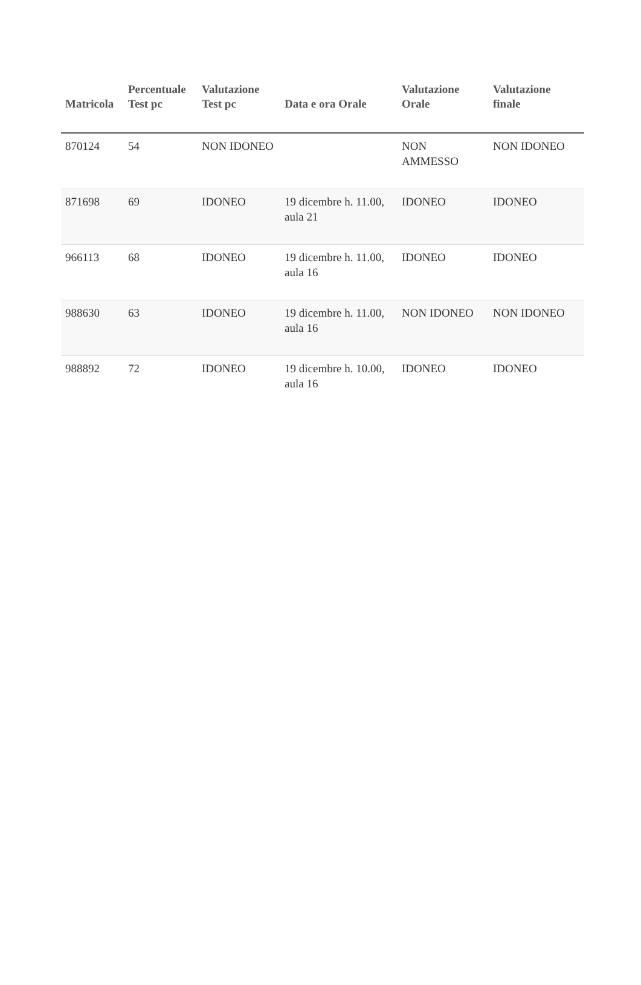| Matricola | Percentuale Test pc | Valutazione Test pc | Data e ora Orale | Valutazione Orale | Valutazione finale |
| --- | --- | --- | --- | --- | --- |
| 870124 | 54 | NON IDONEO | | NON AMMESSO | NON IDONEO |
| 871698 | 69 | IDONEO | 19 dicembre h. 11.00, aula 21 | IDONEO | IDONEO |
| 966113 | 68 | IDONEO | 19 dicembre h. 11.00, aula 16 | IDONEO | IDONEO |
| 988630 | 63 | IDONEO | 19 dicembre h. 11.00, aula 16 | NON IDONEO | NON IDONEO |
| 988892 | 72 | IDONEO | 19 dicembre h. 10.00, aula 16 | IDONEO | IDONEO |